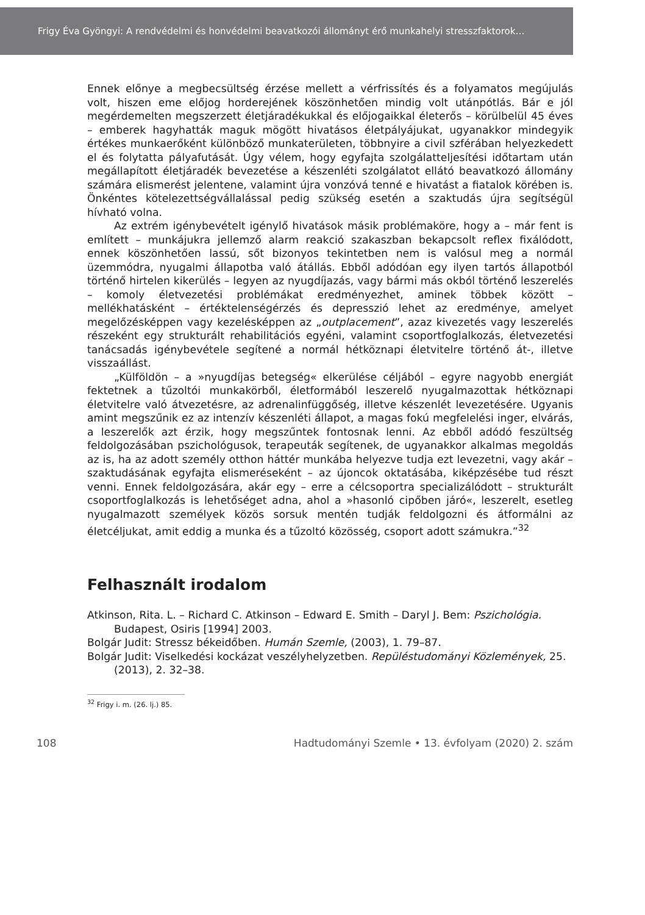Frigy Éva Gyöngyi: A rendvédelmi és honvédelmi beavatkozói állományt érő munkahelyi stresszfaktorok…
Ennek előnye a megbecsültség érzése mellett a vérfrissítés és a folyamatos megújulás volt, hiszen eme előjog horderejének köszönhetően mindig volt utánpótlás. Bár e jól megérdemelten megszerzett életjáradékukkal és előjogaikkal életerős – körülbelül 45 éves – emberek hagyhatták maguk mögött hivatásos életpályájukat, ugyanakkor mindegyik értékes munkaerőként különböző munkaterületen, többnyire a civil szférában helyezkedett el és folytatta pályafutását. Úgy vélem, hogy egyfajta szolgálatteljesítési időtartam után megállapított életjáradék bevezetése a készenléti szolgálatot ellátó beavatkozó állomány számára elismerést jelentene, valamint újra vonzóvá tenné e hivatást a fiatalok körében is. Önkéntes kötelezettségvállalással pedig szükség esetén a szaktudás újra segítségül hívható volna.
Az extrém igénybevételt igénylő hivatások másik problémaköre, hogy a – már fent is említett – munkájukra jellemző alarm reakció szakaszban bekapcsolt reflex fixálódott, ennek köszönhetően lassú, sőt bizonyos tekintetben nem is valósul meg a normál üzemmódra, nyugalmi állapotba való átállás. Ebből adódóan egy ilyen tartós állapotból történő hirtelen kikerülés – legyen az nyugdíjazás, vagy bármi más okból történő leszerelés – komoly életvezetési problémákat eredményezhet, aminek többek között – mellékhatásként – értéktelenségérzés és depresszió lehet az eredménye, amelyet megelőzésképpen vagy kezelésképpen az „outplacement”, azaz kivezetés vagy leszerelés részeként egy strukturált rehabilitációs egyéni, valamint csoportfoglalkozás, életvezetési tanácsadás igénybevétele segítené a normál hétköznapi életvitelre történő át-, illetve visszaállást.
„Külföldön – a »nyugdíjas betegség« elkerülése céljából – egyre nagyobb energiát fektetnek a tűzoltói munkakörből, életformából leszerelő nyugalmazottak hétköznapi életvitelre való átvezetésre, az adrenalinfüggőség, illetve készenlét levezetésére. Ugyanis amint megszűnik ez az intenzív készenléti állapot, a magas fokú megfelelési inger, elvárás, a leszerelők azt érzik, hogy megszűntek fontosnak lenni. Az ebből adódó feszültség feldolgozásában pszichológusok, terapeuták segítenek, de ugyanakkor alkalmas megoldás az is, ha az adott személy otthon háttér munkába helyezve tudja ezt levezetni, vagy akár – szaktudásának egyfajta elismeréseként – az újoncok oktatásába, kiképzésébe tud részt venni. Ennek feldolgozására, akár egy – erre a célcsoportra specializálódott – strukturált csoportfoglalkozás is lehetőséget adna, ahol a »hasonló cipőben járó«, leszerelt, esetleg nyugalmazott személyek közös sorsuk mentén tudják feldolgozni és átformálni az életcéljukat, amit eddig a munka és a tűzoltó közösség, csoport adott számukra.”<sup>32</sup>
Felhasznált irodalom
Atkinson, Rita. L. – Richard C. Atkinson – Edward E. Smith – Daryl J. Bem: Pszichológia. Budapest, Osiris [1994] 2003.
Bolgár Judit: Stressz békeidőben. Humán Szemle, (2003), 1. 79–87.
Bolgár Judit: Viselkedési kockázat veszélyhelyzetben. Repüléstudományi Közlemények, 25. (2013), 2. 32–38.
<sup>32</sup> Frigy i. m. (26. lj.) 85.
108 Hadtudományi Szemle • 13. évfolyam (2020) 2. szám